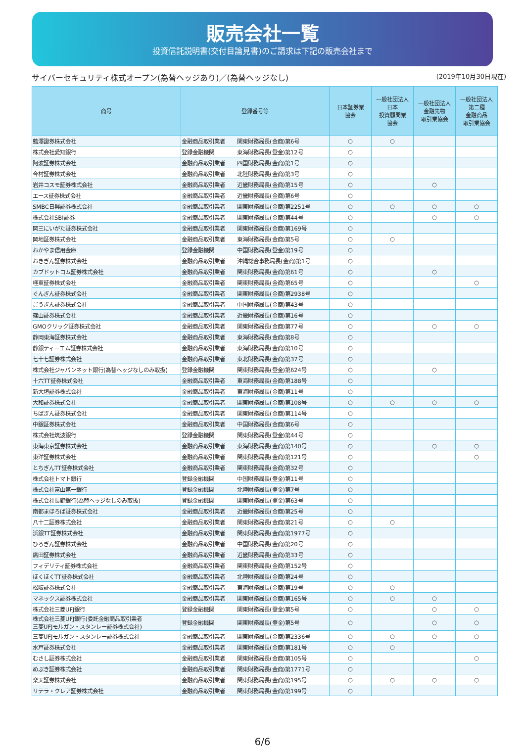販売会社一覧
投資信託説明書(交付目論見書)のご請求は下記の販売会社まで
サイバーセキュリティ株式オープン(為替ヘッジあり)／(為替ヘッジなし) (2019年10月30日現在)
| 商号 | 登録番号等 | | 日本証券業 協会 | 一般社団法人 日本 投資顧問業 協会 | 一般社団法人 金融先物 取引業協会 | 一般社団法人 第二種 金融商品 取引業協会 |
| --- | --- | --- | --- | --- | --- | --- |
| 藍澤證券株式会社 | 金融商品取引業者 | 関東財務局長(金商)第6号 | ○ | ○ | | |
| 株式会社愛知銀行 | 登録金融機関 | 東海財務局長(登金)第12号 | ○ | | | |
| 阿波証券株式会社 | 金融商品取引業者 | 四国財務局長(金商)第1号 | ○ | | | |
| 今村証券株式会社 | 金融商品取引業者 | 北陸財務局長(金商)第3号 | ○ | | | |
| 岩井コスモ証券株式会社 | 金融商品取引業者 | 近畿財務局長(金商)第15号 | ○ | | ○ | |
| エース証券株式会社 | 金融商品取引業者 | 近畿財務局長(金商)第6号 | ○ | | | |
| SMBC日興証券株式会社 | 金融商品取引業者 | 関東財務局長(金商)第2251号 | ○ | ○ | ○ | ○ |
| 株式会社SBI証券 | 金融商品取引業者 | 関東財務局長(金商)第44号 | ○ | | ○ | ○ |
| 岡三にいがた証券株式会社 | 金融商品取引業者 | 関東財務局長(金商)第169号 | ○ | | | |
| 岡地証券株式会社 | 金融商品取引業者 | 東海財務局長(金商)第5号 | ○ | ○ | | |
| おかやま信用金庫 | 登録金融機関 | 中国財務局長(登金)第19号 | ○ | | | |
| おきぎん証券株式会社 | 金融商品取引業者 | 沖縄総合事務局長(金商)第1号 | ○ | | | |
| カブドットコム証券株式会社 | 金融商品取引業者 | 関東財務局長(金商)第61号 | ○ | | ○ | |
| 極東証券株式会社 | 金融商品取引業者 | 関東財務局長(金商)第65号 | ○ | | | ○ |
| ぐんぎん証券株式会社 | 金融商品取引業者 | 関東財務局長(金商)第2938号 | ○ | | | |
| ごうぎん証券株式会社 | 金融商品取引業者 | 中国財務局長(金商)第43号 | ○ | | | |
| 篠山証券株式会社 | 金融商品取引業者 | 近畿財務局長(金商)第16号 | ○ | | | |
| GMOクリック証券株式会社 | 金融商品取引業者 | 関東財務局長(金商)第77号 | ○ | | ○ | ○ |
| 静岡東海証券株式会社 | 金融商品取引業者 | 東海財務局長(金商)第8号 | ○ | | | |
| 静銀ティーエム証券株式会社 | 金融商品取引業者 | 東海財務局長(金商)第10号 | ○ | | | |
| 七十七証券株式会社 | 金融商品取引業者 | 東北財務局長(金商)第37号 | ○ | | | |
| 株式会社ジャパンネット銀行(為替ヘッジなしのみ取扱) | 登録金融機関 | 関東財務局長(登金)第624号 | ○ | | ○ | |
| 十六TT証券株式会社 | 金融商品取引業者 | 東海財務局長(金商)第188号 | ○ | | | |
| 新大垣証券株式会社 | 金融商品取引業者 | 東海財務局長(金商)第11号 | ○ | | | |
| 大和証券株式会社 | 金融商品取引業者 | 関東財務局長(金商)第108号 | ○ | ○ | ○ | ○ |
| ちばぎん証券株式会社 | 金融商品取引業者 | 関東財務局長(金商)第114号 | ○ | | | |
| 中銀証券株式会社 | 金融商品取引業者 | 中国財務局長(金商)第6号 | ○ | | | |
| 株式会社筑波銀行 | 登録金融機関 | 関東財務局長(登金)第44号 | ○ | | | |
| 東海東京証券株式会社 | 金融商品取引業者 | 東海財務局長(金商)第140号 | ○ | | ○ | ○ |
| 東洋証券株式会社 | 金融商品取引業者 | 関東財務局長(金商)第121号 | ○ | | | ○ |
| とちぎんTT証券株式会社 | 金融商品取引業者 | 関東財務局長(金商)第32号 | ○ | | | |
| 株式会社トマト銀行 | 登録金融機関 | 中国財務局長(登金)第11号 | ○ | | | |
| 株式会社富山第一銀行 | 登録金融機関 | 北陸財務局長(登金)第7号 | ○ | | | |
| 株式会社長野銀行(為替ヘッジなしのみ取扱) | 登録金融機関 | 関東財務局長(登金)第63号 | ○ | | | |
| 南都まほろば証券株式会社 | 金融商品取引業者 | 近畿財務局長(金商)第25号 | ○ | | | |
| 八十二証券株式会社 | 金融商品取引業者 | 関東財務局長(金商)第21号 | ○ | ○ | | |
| 浜銀TT証券株式会社 | 金融商品取引業者 | 関東財務局長(金商)第1977号 | ○ | | | |
| ひろぎん証券株式会社 | 金融商品取引業者 | 中国財務局長(金商)第20号 | ○ | | | |
| 廣田証券株式会社 | 金融商品取引業者 | 近畿財務局長(金商)第33号 | ○ | | | |
| フィデリティ証券株式会社 | 金融商品取引業者 | 関東財務局長(金商)第152号 | ○ | | | |
| ほくほくTT証券株式会社 | 金融商品取引業者 | 北陸財務局長(金商)第24号 | ○ | | | |
| 松阪証券株式会社 | 金融商品取引業者 | 東海財務局長(金商)第19号 | ○ | ○ | | |
| マネックス証券株式会社 | 金融商品取引業者 | 関東財務局長(金商)第165号 | ○ | ○ | ○ | |
| 株式会社三菱UFJ銀行 | 登録金融機関 | 関東財務局長(登金)第5号 | ○ | | ○ | ○ |
| 株式会社三菱UFJ銀行(委託金融商品取引業者 三菱UFJモルガン・スタンレー証券株式会社) | 登録金融機関 | 関東財務局長(登金)第5号 | ○ | | ○ | ○ |
| 三菱UFJモルガン・スタンレー証券株式会社 | 金融商品取引業者 | 関東財務局長(金商)第2336号 | ○ | ○ | ○ | ○ |
| 水戸証券株式会社 | 金融商品取引業者 | 関東財務局長(金商)第181号 | ○ | ○ | | |
| むさし証券株式会社 | 金融商品取引業者 | 関東財務局長(金商)第105号 | ○ | | | ○ |
| めぶき証券株式会社 | 金融商品取引業者 | 関東財務局長(金商)第1771号 | ○ | | | |
| 楽天証券株式会社 | 金融商品取引業者 | 関東財務局長(金商)第195号 | ○ | ○ | ○ | ○ |
| リテラ・クレア証券株式会社 | 金融商品取引業者 | 関東財務局長(金商)第199号 | ○ | | | |
6/6